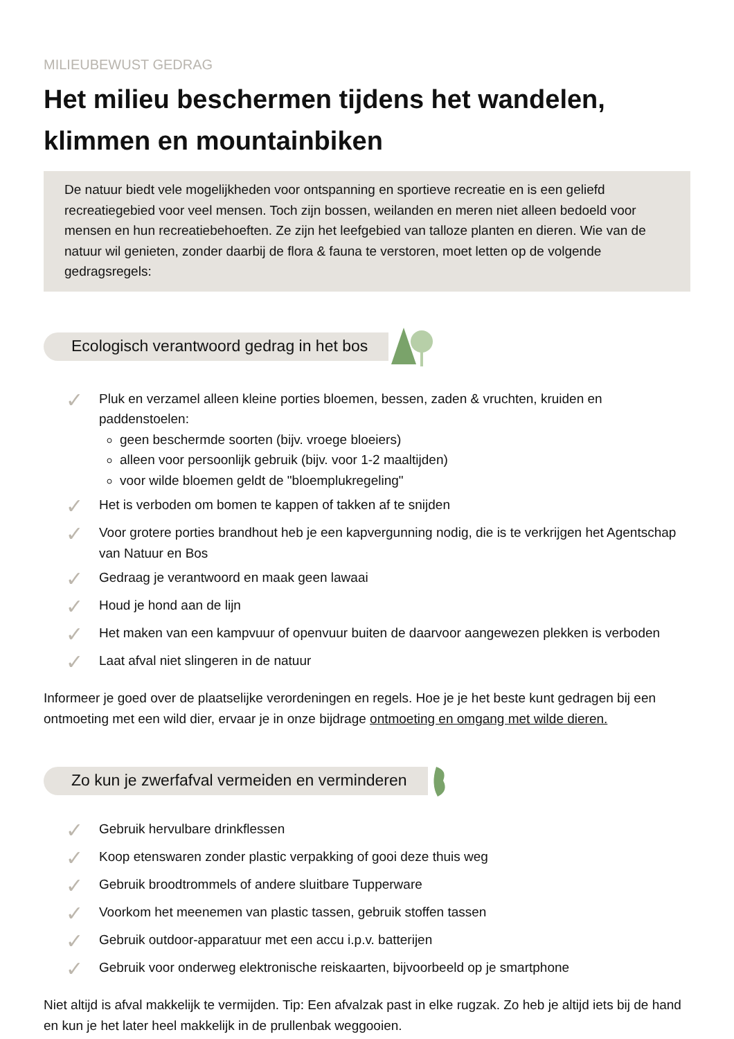MILIEUBEWUST GEDRAG
Het milieu beschermen tijdens het wandelen, klimmen en mountainbiken
De natuur biedt vele mogelijkheden voor ontspanning en sportieve recreatie en is een geliefd recreatiegebied voor veel mensen. Toch zijn bossen, weilanden en meren niet alleen bedoeld voor mensen en hun recreatiebehoeften. Ze zijn het leefgebied van talloze planten en dieren. Wie van de natuur wil genieten, zonder daarbij de flora & fauna te verstoren, moet letten op de volgende gedragsregels:
Ecologisch verantwoord gedrag in het bos
✓
Pluk en verzamel alleen kleine porties bloemen, bessen, zaden & vruchten, kruiden en paddenstoelen:
geen beschermde soorten (bijv. vroege bloeiers)
alleen voor persoonlijk gebruik (bijv. voor 1-2 maaltijden)
voor wilde bloemen geldt de "bloemplukregeling"
✓
Het is verboden om bomen te kappen of takken af te snijden
✓
Voor grotere porties brandhout heb je een kapvergunning nodig, die is te verkrijgen het Agentschap van Natuur en Bos
✓
Gedraag je verantwoord en maak geen lawaai
✓
Houd je hond aan de lijn
✓
Het maken van een kampvuur of openvuur buiten de daarvoor aangewezen plekken is verboden
✓
Laat afval niet slingeren in de natuur
Informeer je goed over de plaatselijke verordeningen en regels. Hoe je je het beste kunt gedragen bij een ontmoeting met een wild dier, ervaar je in onze bijdrage ontmoeting en omgang met wilde dieren.
Zo kun je zwerfafval vermeiden en verminderen
✓
Gebruik hervulbare drinkflessen
✓
Koop etenswaren zonder plastic verpakking of gooi deze thuis weg
✓
Gebruik broodtrommels of andere sluitbare Tupperware
✓
Voorkom het meenemen van plastic tassen, gebruik stoffen tassen
✓
Gebruik outdoor-apparatuur met een accu i.p.v. batterijen
✓
Gebruik voor onderweg elektronische reiskaarten, bijvoorbeeld op je smartphone
Niet altijd is afval makkelijk te vermijden. Tip: Een afvalzak past in elke rugzak. Zo heb je altijd iets bij de hand en kun je het later heel makkelijk in de prullenbak weggooien.